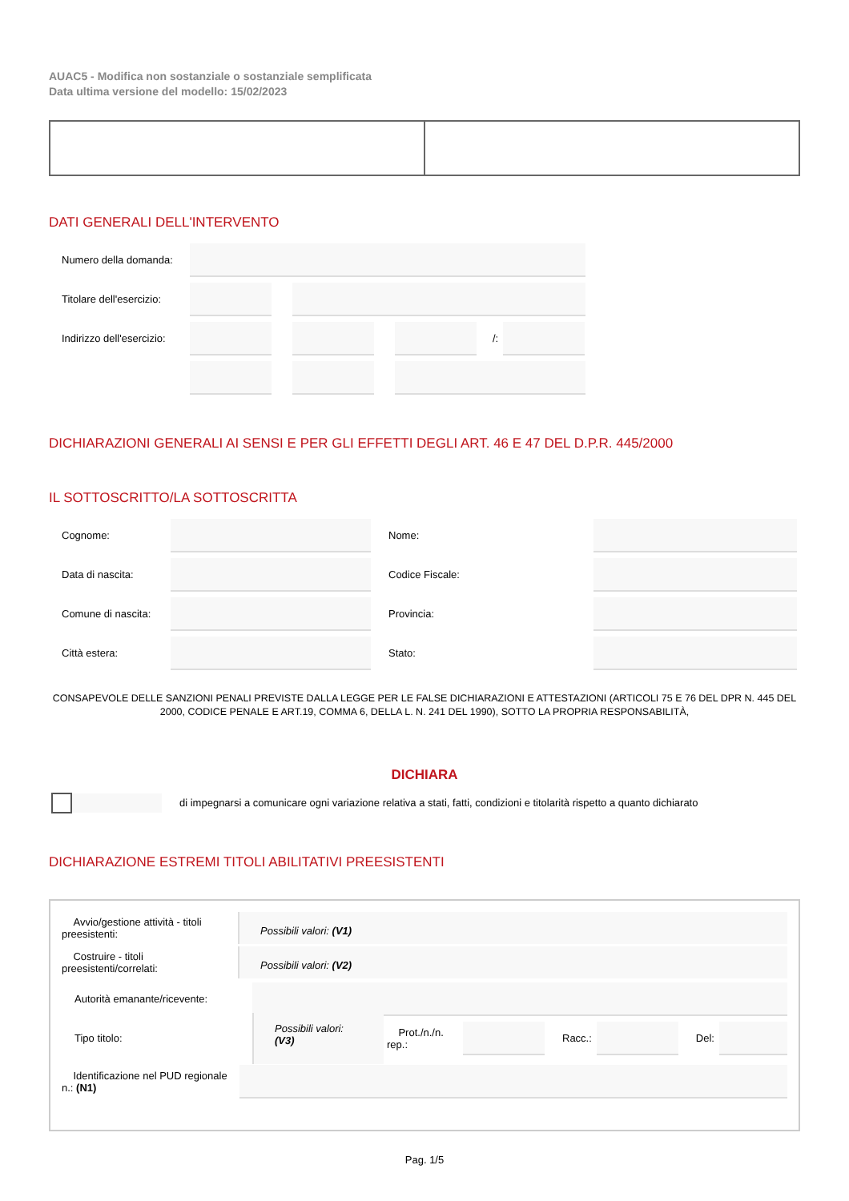AUAC5 - Modifica non sostanziale o sostanziale semplificata
Data ultima versione del modello: 15/02/2023
DATI GENERALI DELL'INTERVENTO
Numero della domanda:
Titolare dell'esercizio:
Indirizzo dell'esercizio:
/:
DICHIARAZIONI GENERALI AI SENSI E PER GLI EFFETTI DEGLI ART. 46 E 47 DEL D.P.R. 445/2000
IL SOTTOSCRITTO/LA SOTTOSCRITTA
Cognome: Nome:
Data di nascita: Codice Fiscale:
Comune di nascita:
Provincia:
Città estera: Stato:
CONSAPEVOLE DELLE SANZIONI PENALI PREVISTE DALLA LEGGE PER LE FALSE DICHIARAZIONI E ATTESTAZIONI (ARTICOLI 75 E 76 DEL DPR N. 445 DEL 2000, CODICE PENALE E ART.19, COMMA 6, DELLA L. N. 241 DEL 1990), SOTTO LA PROPRIA RESPONSABILITÀ,
DICHIARA
di impegnarsi a comunicare ogni variazione relativa a stati, fatti, condizioni e titolarità rispetto a quanto dichiarato
DICHIARAZIONE ESTREMI TITOLI ABILITATIVI PREESISTENTI
Avvio/gestione attività - titoli preesistenti:
Possibili valori: (V1)
Costruire - titoli preesistenti/correlati:
Possibili valori: (V2)
Autorità emanante/ricevente:
Tipo titolo:
Possibili valori: (V3)
Prot./n./n. rep.:
Racc.: Del:
Identificazione nel PUD regionale n.: (N1)
Pag. 1/5